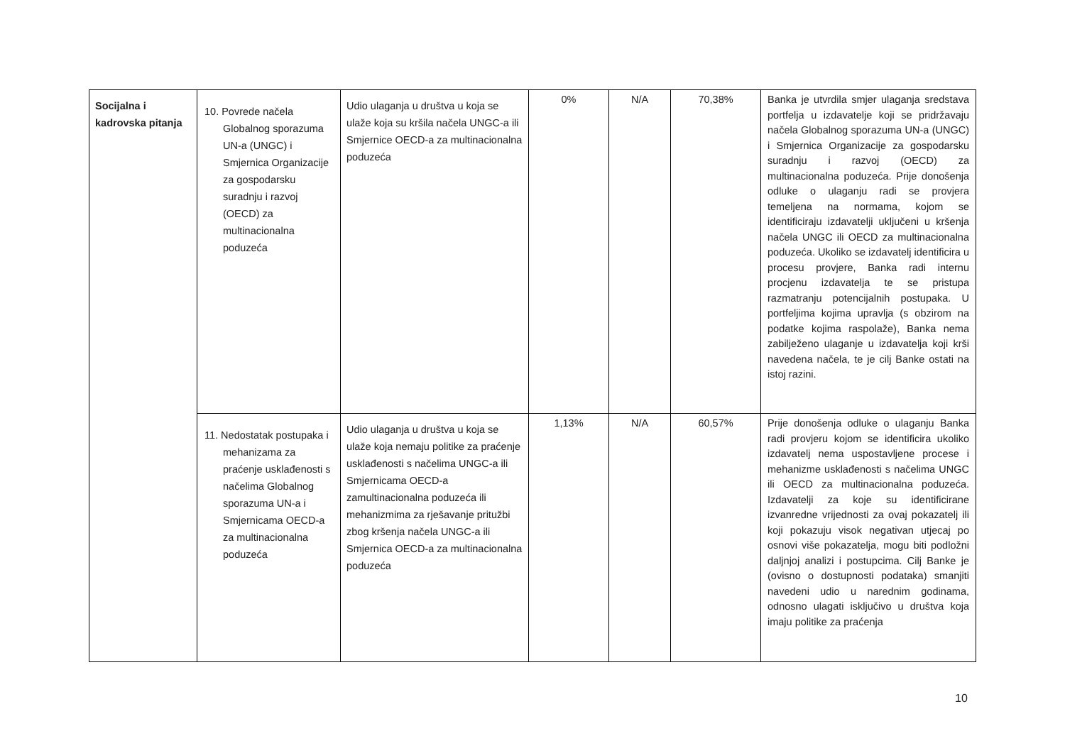| Socijalna i kadrovska pitanja | 10. Povrede načela Globalnog sporazuma UN-a (UNGC) i Smjernica Organizacije za gospodarsku suradnju i razvoj (OECD) za multinacionalna poduzeća | Udio ulaganja u društva u koja se ulaže koja su kršila načela UNGC-a ili Smjernice OECD-a za multinacionalna poduzeća | 0% | N/A | 70,38% | Banka je utvrdila smjer ulaganja sredstava portfelja u izdavatelje koji se pridržavaju načela Globalnog sporazuma UN-a (UNGC) i Smjernica Organizacije za gospodarsku suradnju i razvoj (OECD) za multinacionalna poduzeća. Prije donošenja odluke o ulaganju radi se provjera temeljena na normama, kojom se identificiraju izdavatelji uključeni u kršenja načela UNGC ili OECD za multinacionalna poduzeća. Ukoliko se izdavatelj identificira u procesu provjere, Banka radi internu procjenu izdavatelja te se pristupa razmatranju potencijalnih postupaka. U portfeljima kojima upravlja (s obzirom na podatke kojima raspolaže), Banka nema zabilježeno ulaganje u izdavatelja koji krši navedena načela, te je cilj Banke ostati na istoj razini. |
| | 11. Nedostatak postupaka i mehanizama za praćenje usklađenosti s načelima Globalnog sporazuma UN-a i Smjernicama OECD-a za multinacionalna poduzeća | Udio ulaganja u društva u koja se ulaže koja nemaju politike za praćenje usklađenosti s načelima UNGC-a ili Smjernicama OECD-a zamultinacionalna poduzeća ili mehanizmima za rješavanje pritužbi zbog kršenja načela UNGC-a ili Smjernica OECD-a za multinacionalna poduzeća | 1,13% | N/A | 60,57% | Prije donošenja odluke o ulaganju Banka radi provjeru kojom se identificira ukoliko izdavatelj nema uspostavljene procese i mehanizme usklađenosti s načelima UNGC ili OECD za multinacionalna poduzeća. Izdavatelji za koje su identificirane izvanredne vrijednosti za ovaj pokazatelj ili koji pokazuju visok negativan utjecaj po osnovi više pokazatelja, mogu biti podložni daljnjoj analizi i postupcima. Cilj Banke je (ovisno o dostupnosti podataka) smanjiti navedeni udio u narednim godinama, odnosno ulagati isključivo u društva koja imaju politike za praćenja |
10